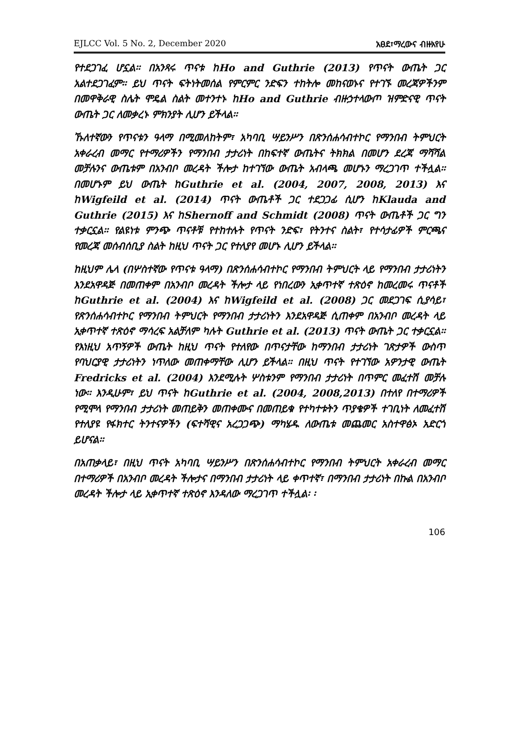EJLCC Vol. 5 No. 2, December 2020 አፀደ፣ማረውና ብዙአየሁ
የተደጋገፈ ሆኗል፡፡ በአንጻሩ ጥናቱ ከHo and Guthrie (2013) የጥናት ውጤት ጋር አልተደጋገፈም፡፡ ይህ ጥናት ፍትነትመሰል የምርምር ንድፍን ተከትሎ መከናወኑና የተገኙ መረጃዎችንም በመዋቅራዊ ስሌት ሞዴል ስልት መተንተኑ ከHo and Guthrie ብዙኃተላውጦ ዝምድናዊ ጥናት ውጤት ጋር ለመቃረኑ ምክንያት ሊሆን ይችላል፡፡
ኹለተኛውን የጥናቱን ዓላማ በሚመለከትም፣ አካባቢ ሣይንሥን በጽንሰሐሳብተኮር የማንበብ ትምህርት አቀራረብ መማር የተማሪዎችን የማንበብ ታታሪነት በከፍተኛ ውጤትና ትክክል በመሆን ደረጃ ማሻሻል መቻሉንና ውጤቱም በአንብቦ መረዳት ችሎታ ከተገኘው ውጤት አብላጫ መሆኑን ማረጋገጥ ተችሏል፡፡ በመሆኑም ይህ ውጤት ከGuthrie et al. (2004, 2007, 2008, 2013) እና ከWigfeild et al. (2014) ጥናት ውጤቶች ጋር ተደጋጋፊ ሲሆን ከKlauda and Guthrie (2015) እና ከShernoff and Schmidt (2008) ጥናት ውጤቶች ጋር ግን ተቃርኗል፡፡ የልዩነቱ ምንጭ ጥናቶቹ የተከተሉት የጥናት ንድፍ፣ የትንተና ስልት፣ የተሳታፊዎች ምርጫና የመረጃ መሰብሰቢያ ስልት ከዚህ ጥናት ጋር የተለያየ መሆኑ ሊሆን ይችላል፡፡
ከዚህም ሌላ (በሦስተኛው የጥናቱ ዓላማ) በጽንሰሐሳብተኮር የማንበብ ትምህርት ላይ የማንበብ ታታሪነትን እንደአዋዳጅ በመጠቀም በአንብቦ መረዳት ችሎታ ላይ የነበረውን ኢቀጥተኛ ተጽዕኖ ከመረመሩ ጥናቶች ከGuthrie et al. (2004) እና ከWigfeild et al. (2008) ጋር መደጋገፍ ሲያሳይ፣ የጽንሰሐሳብተኮር የማንበብ ትምህርት የማንበብ ታታሪነትን እንደአዋዳጅ ሲጠቀም በአንብቦ መረዳት ላይ ኢቀጥተኛ ተጽዕኖ ማሳረፍ አልቻለም ካሉት Guthrie et al. (2013) ጥናት ውጤት ጋር ተቃርኗል፡፡ የእነዚህ አጥኝዎች ውጤት ከዚህ ጥናት የተለየው በጥናታቸው ከማንበብ ታታሪነት ገጽታዎች ውስጥ የባህርያዊ ታታሪነትን ነጥለው መጠቀማቸው ሊሆን ይችላል፡፡ በዚህ ጥናት የተገኘው አዎንታዊ ውጤት Fredricks et al. (2004) እንደሚሉት ሦስቱንም የማንበብ ታታሪነት በጥምር መፈተሽ መቻሉ ነው፡፡ እንዲሁም፣ ይህ ጥናት ከGuthrie et al. (2004, 2008,2013) በተለየ በተማሪዎች የሚሞላ የማንበብ ታታሪነት መጠይቅን መጠቀሙና በመጠይቁ የተካተቱትን ጥያቄዎች ተገቢነት ለመፈተሽ የተለያዩ የፋክተር ትንተናዎችን (ፍተሻዊና አረጋጋጭ) ማካሄዱ ለውጤቱ መጨመር አስተዋፅኦ አድርጎ ይሆናል፡፡
በአጠቃላይ፣ በዚህ ጥናት አካባቢ ሣይንሥን በጽንሰሐሳብተኮር የማንበብ ትምህርት አቀራረብ መማር በተማሪዎች በአንብቦ መረዳት ችሎታና በማንበብ ታታሪነት ላይ ቀጥተኛ፣ በማንበብ ታታሪነት በኩል በአንብቦ መረዳት ችሎታ ላይ ኢቀጥተኛ ተጽዕኖ እንዳለው ማረጋገጥ ተችሏል፡ ፡
106